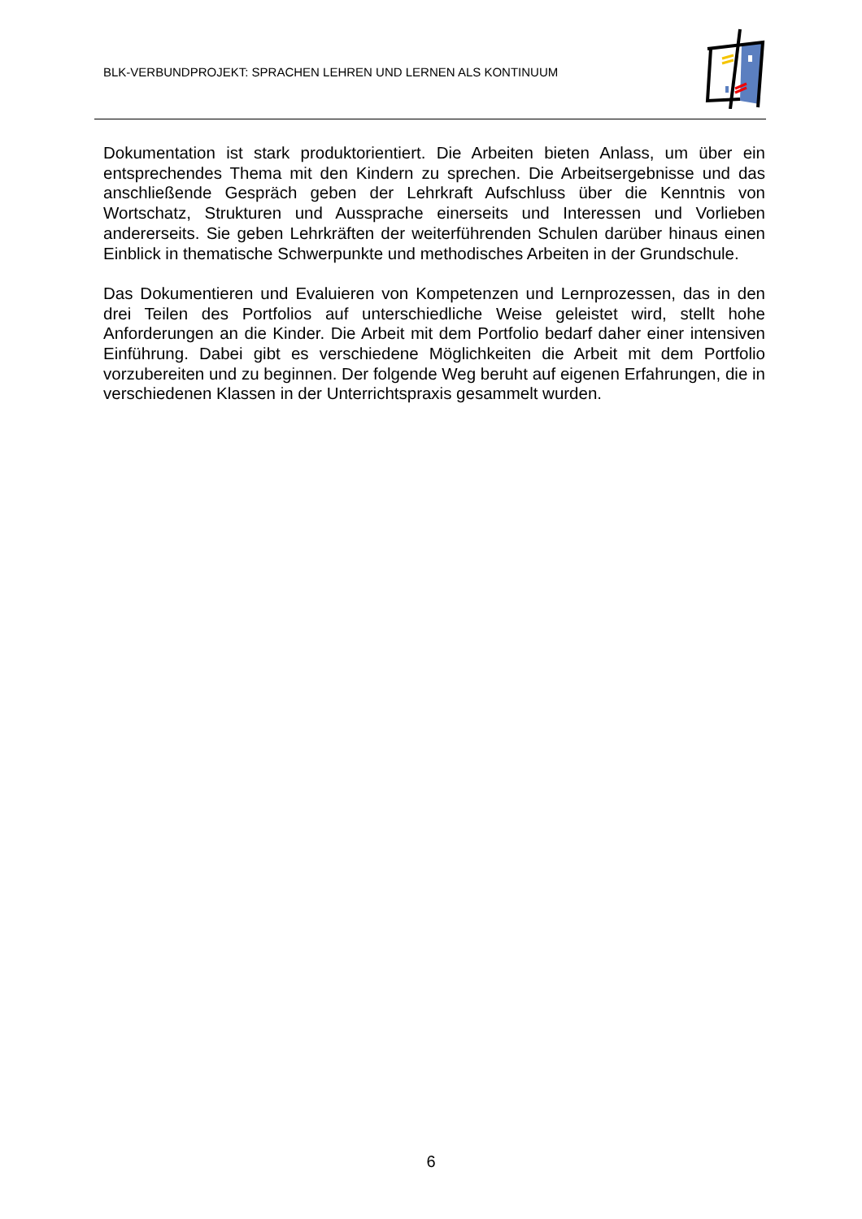BLK-VERBUNDPROJEKT: SPRACHEN LEHREN UND LERNEN ALS KONTINUUM
Dokumentation ist stark produktorientiert. Die Arbeiten bieten Anlass, um über ein entsprechendes Thema mit den Kindern zu sprechen. Die Arbeitsergebnisse und das anschließende Gespräch geben der Lehrkraft Aufschluss über die Kenntnis von Wortschatz, Strukturen und Aussprache einerseits und Interessen und Vorlieben andererseits. Sie geben Lehrkräften der weiterführenden Schulen darüber hinaus einen Einblick in thematische Schwerpunkte und methodisches Arbeiten in der Grundschule.
Das Dokumentieren und Evaluieren von Kompetenzen und Lernprozessen, das in den drei Teilen des Portfolios auf unterschiedliche Weise geleistet wird, stellt hohe Anforderungen an die Kinder. Die Arbeit mit dem Portfolio bedarf daher einer intensiven Einführung. Dabei gibt es verschiedene Möglichkeiten die Arbeit mit dem Portfolio vorzubereiten und zu beginnen. Der folgende Weg beruht auf eigenen Erfahrungen, die in verschiedenen Klassen in der Unterrichtspraxis gesammelt wurden.
6